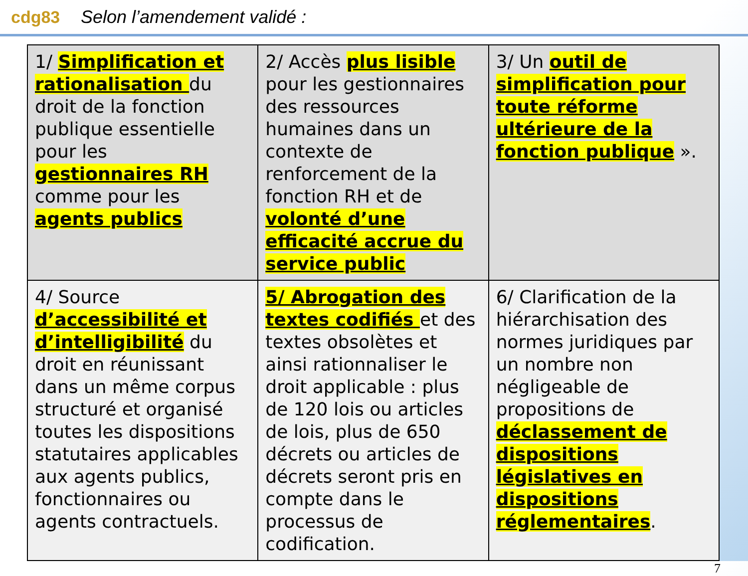cdg83 Selon l’amendement validé :
| 1/ Simplification et rationalisation du droit de la fonction publique essentielle pour les gestionnaires RH comme pour les agents publics | 2/ Accès plus lisible pour les gestionnaires des ressources humaines dans un contexte de renforcement de la fonction RH et de volonté d’une efficacité accrue du service public | 3/ Un outil de simplification pour toute réforme ultérieure de la fonction publique ». |
| 4/ Source d’accessibilité et d’intelligibilité du droit en réunissant dans un même corpus structuré et organisé toutes les dispositions statutaires applicables aux agents publics, fonctionnaires ou agents contractuels. | 5/ Abrogation des textes codifiés et des textes obsolètes et ainsi rationnaliser le droit applicable : plus de 120 lois ou articles de lois, plus de 650 décrets ou articles de décrets seront pris en compte dans le processus de codification. | 6/ Clarification de la hiérarchisation des normes juridiques par un nombre non négligeable de propositions de déclassement de dispositions législatives en dispositions réglementaires . |
7